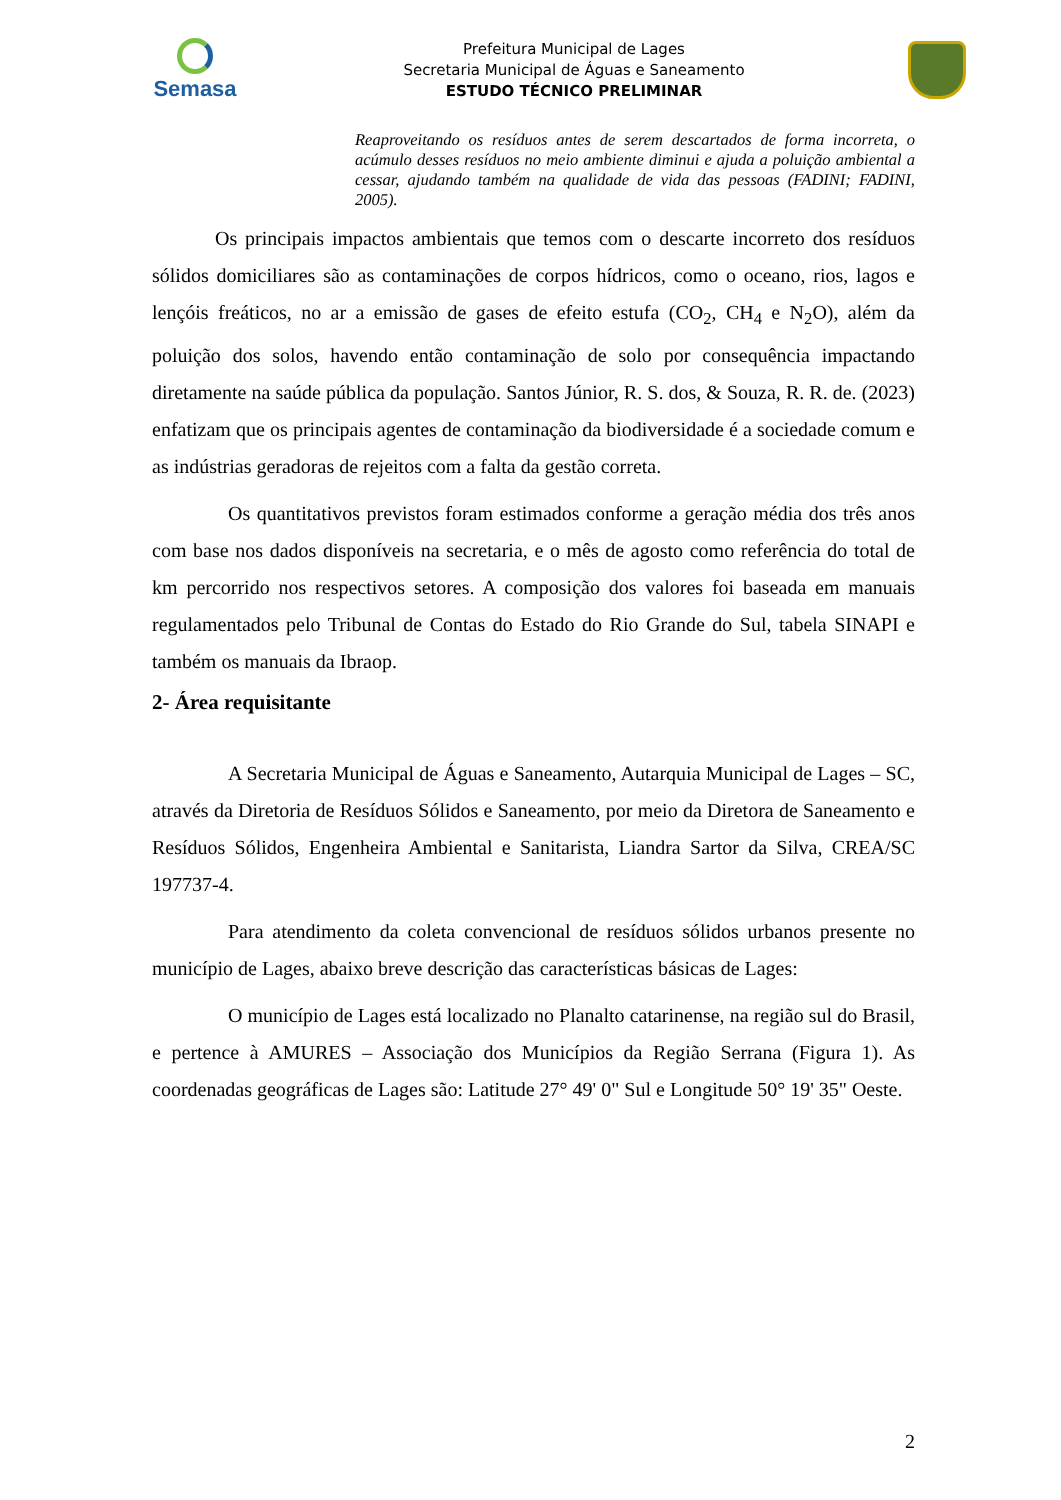Semasa
Prefeitura Municipal de Lages
Secretaria Municipal de Águas e Saneamento
ESTUDO TÉCNICO PRELIMINAR
Reaproveitando os resíduos antes de serem descartados de forma incorreta, o acúmulo desses resíduos no meio ambiente diminui e ajuda a poluição ambiental a cessar, ajudando também na qualidade de vida das pessoas (FADINI; FADINI, 2005).
Os principais impactos ambientais que temos com o descarte incorreto dos resíduos sólidos domiciliares são as contaminações de corpos hídricos, como o oceano, rios, lagos e lençóis freáticos, no ar a emissão de gases de efeito estufa (CO<sub>2</sub>, CH<sub>4</sub> e N<sub>2</sub>O), além da poluição dos solos, havendo então contaminação de solo por consequência impactando diretamente na saúde pública da população. Santos Júnior, R. S. dos, & Souza, R. R. de. (2023) enfatizam que os principais agentes de contaminação da biodiversidade é a sociedade comum e as indústrias geradoras de rejeitos com a falta da gestão correta.
Os quantitativos previstos foram estimados conforme a geração média dos três anos com base nos dados disponíveis na secretaria, e o mês de agosto como referência do total de km percorrido nos respectivos setores. A composição dos valores foi baseada em manuais regulamentados pelo Tribunal de Contas do Estado do Rio Grande do Sul, tabela SINAPI e também os manuais da Ibraop.
2- Área requisitante
A Secretaria Municipal de Águas e Saneamento, Autarquia Municipal de Lages – SC, através da Diretoria de Resíduos Sólidos e Saneamento, por meio da Diretora de Saneamento e Resíduos Sólidos, Engenheira Ambiental e Sanitarista, Liandra Sartor da Silva, CREA/SC 197737-4.
Para atendimento da coleta convencional de resíduos sólidos urbanos presente no município de Lages, abaixo breve descrição das características básicas de Lages:
O município de Lages está localizado no Planalto catarinense, na região sul do Brasil, e pertence à AMURES – Associação dos Municípios da Região Serrana (Figura 1). As coordenadas geográficas de Lages são: Latitude 27° 49' 0" Sul e Longitude 50° 19' 35" Oeste.
2